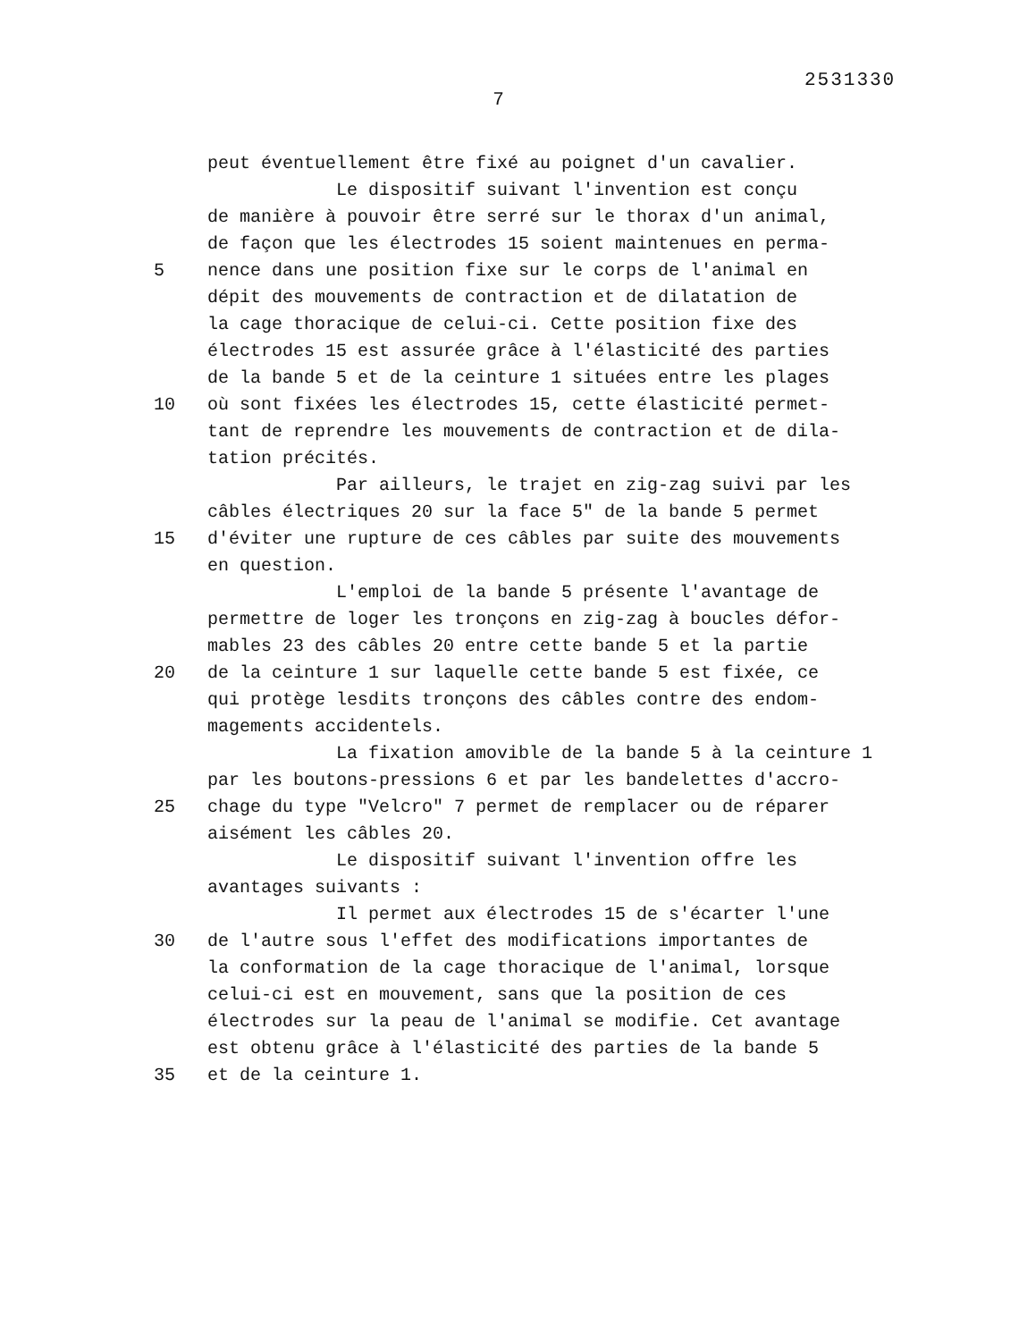2531330
7
peut éventuellement être fixé au poignet d'un cavalier.
Le dispositif suivant l'invention est conçu
de manière à pouvoir être serré sur le thorax d'un animal,
de façon que les électrodes 15 soient maintenues en perma-
5
nence dans une position fixe sur le corps de l'animal en
dépit des mouvements de contraction et de dilatation de
la cage thoracique de celui-ci. Cette position fixe des
électrodes 15 est assurée grâce à l'élasticité des parties
de la bande 5 et de la ceinture 1 situées entre les plages
10
où sont fixées les électrodes 15, cette élasticité permet-
tant de reprendre les mouvements de contraction et de dila-
tation précités.
Par ailleurs, le trajet en zig-zag suivi par les
câbles électriques 20 sur la face 5" de la bande 5 permet
15
d'éviter une rupture de ces câbles par suite des mouvements
en question.
L'emploi de la bande 5 présente l'avantage de
permettre de loger les tronçons en zig-zag à boucles défor-
mables 23 des câbles 20 entre cette bande 5 et la partie
20
de la ceinture 1 sur laquelle cette bande 5 est fixée, ce
qui protège lesdits tronçons des câbles contre des endom-
magements accidentels.
La fixation amovible de la bande 5 à la ceinture 1
par les boutons-pressions 6 et par les bandelettes d'accro-
25
chage du type "Velcro" 7 permet de remplacer ou de réparer
aisément les câbles 20.
Le dispositif suivant l'invention offre les
avantages suivants :
Il permet aux électrodes 15 de s'écarter l'une
30
de l'autre sous l'effet des modifications importantes de
la conformation de la cage thoracique de l'animal, lorsque
celui-ci est en mouvement, sans que la position de ces
électrodes sur la peau de l'animal se modifie. Cet avantage
est obtenu grâce à l'élasticité des parties de la bande 5
35
et de la ceinture 1.